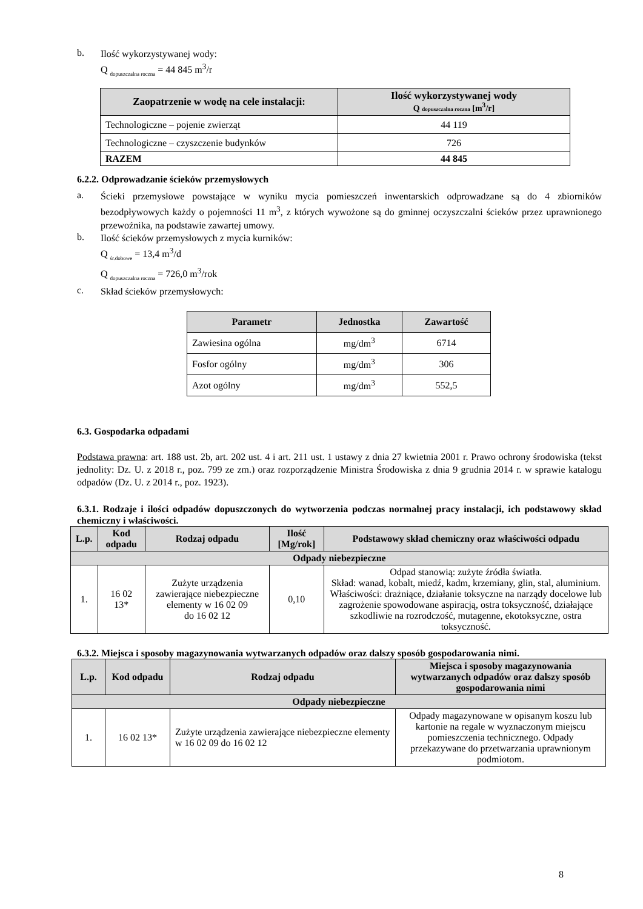b.
Ilość wykorzystywanej wody:
Q <sub>dopuszczalna roczna</sub> = 44 845 m<sup>3</sup>/r
| Zaopatrzenie w wodę na cele instalacji: | Ilość wykorzystywanej wody Q dopuszczalna roczna [m<sup>3</sup>/r] |
| --- | --- |
| Technologiczne – pojenie zwierząt | 44 119 |
| Technologiczne – czyszczenie budynków | 726 |
| RAZEM | 44 845 |
6.2.2. Odprowadzanie ścieków przemysłowych
a.
Ścieki przemysłowe powstające w wyniku mycia pomieszczeń inwentarskich odprowadzane są do 4 zbiorników bezodpływowych każdy o pojemności 11 m<sup>3</sup>, z których wywożone są do gminnej oczyszczalni ścieków przez uprawnionego przewoźnika, na podstawie zawartej umowy.
b.
Ilość ścieków przemysłowych z mycia kurników:
Q <sub>śr.dobowe</sub> = 13,4 m<sup>3</sup>/d
Q <sub>dopuszczalna roczna</sub> = 726,0 m<sup>3</sup>/rok
c.
Skład ścieków przemysłowych:
| Parametr | Jednostka | Zawartość |
| --- | --- | --- |
| Zawiesina ogólna | mg/dm<sup>3</sup> | 6714 |
| Fosfor ogólny | mg/dm<sup>3</sup> | 306 |
| Azot ogólny | mg/dm<sup>3</sup> | 552,5 |
6.3. Gospodarka odpadami
Podstawa prawna: art. 188 ust. 2b, art. 202 ust. 4 i art. 211 ust. 1 ustawy z dnia 27 kwietnia 2001 r. Prawo ochrony środowiska (tekst jednolity: Dz. U. z 2018 r., poz. 799 ze zm.) oraz rozporządzenie Ministra Środowiska z dnia 9 grudnia 2014 r. w sprawie katalogu odpadów (Dz. U. z 2014 r., poz. 1923).
6.3.1. Rodzaje i ilości odpadów dopuszczonych do wytworzenia podczas normalnej pracy instalacji, ich podstawowy skład chemiczny i właściwości.
| L.p. | Kod odpadu | Rodzaj odpadu | Ilość [Mg/rok] | Podstawowy skład chemiczny oraz właściwości odpadu |
| --- | --- | --- | --- | --- |
| Odpady niebezpieczne | | | | |
| 1. | 16 02 13* | Zużyte urządzenia zawierające niebezpieczne elementy w 16 02 09 do 16 02 12 | 0,10 | Odpad stanowią: zużyte źródła światła. Skład: wanad, kobalt, miedź, kadm, krzemiany, glin, stal, aluminium. Właściwości: drażniące, działanie toksyczne na narządy docelowe lub zagrożenie spowodowane aspiracją, ostra toksyczność, działające szkodliwie na rozrodczość, mutagenne, ekotoksyczne, ostra toksyczność. |
6.3.2. Miejsca i sposoby magazynowania wytwarzanych odpadów oraz dalszy sposób gospodarowania nimi.
| L.p. | Kod odpadu | Rodzaj odpadu | Miejsca i sposoby magazynowania wytwarzanych odpadów oraz dalszy sposób gospodarowania nimi |
| --- | --- | --- | --- |
| Odpady niebezpieczne | | | |
| 1. | 16 02 13* | Zużyte urządzenia zawierające niebezpieczne elementy w 16 02 09 do 16 02 12 | Odpady magazynowane w opisanym koszu lub kartonie na regale w wyznaczonym miejscu pomieszczenia technicznego. Odpady przekazywane do przetwarzania uprawnionym podmiotom. |
8